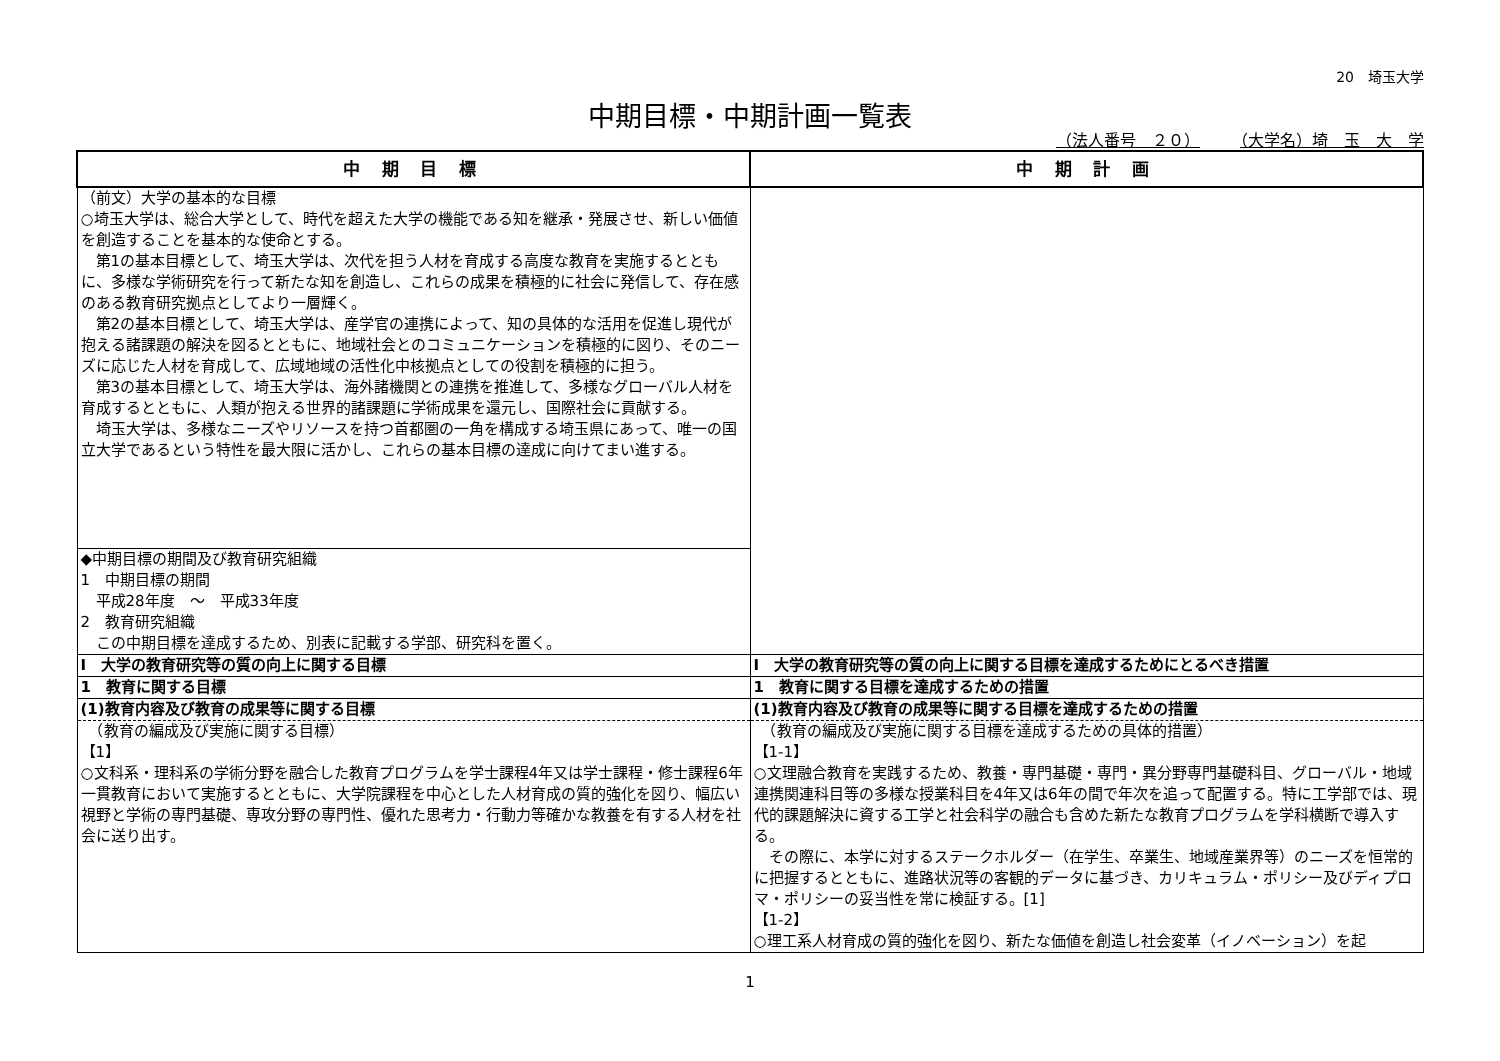20　埼玉大学
中期目標・中期計画一覧表
（法人番号　２０） （大学名）埼　玉　大　学
| 中 期 目 標 | 中 期 計 画 |
| --- | --- |
| （前文）大学の基本的な目標 ○埼玉大学は、総合大学として、時代を超えた大学の機能である知を継承・発展させ、新しい価値を創造することを基本的な使命とする。 第1の基本目標として、埼玉大学は、次代を担う人材を育成する高度な教育を実施するとともに、多様な学術研究を行って新たな知を創造し、これらの成果を積極的に社会に発信して、存在感のある教育研究拠点としてより一層輝く。 第2の基本目標として、埼玉大学は、産学官の連携によって、知の具体的な活用を促進し現代が抱える諸課題の解決を図るとともに、地域社会とのコミュニケーションを積極的に図り、そのニーズに応じた人材を育成して、広域地域の活性化中核拠点としての役割を積極的に担う。 第3の基本目標として、埼玉大学は、海外諸機関との連携を推進して、多様なグローバル人材を育成するとともに、人類が抱える世界的諸課題に学術成果を還元し、国際社会に貢献する。 埼玉大学は、多様なニーズやリソースを持つ首都圏の一角を構成する埼玉県にあって、唯一の国立大学であるという特性を最大限に活かし、これらの基本目標の達成に向けてまい進する。 | |
| ◆中期目標の期間及び教育研究組織 1 中期目標の期間 平成28年度 ～ 平成33年度 2 教育研究組織 この中期目標を達成するため、別表に記載する学部、研究科を置く。 | |
| Ⅰ 大学の教育研究等の質の向上に関する目標 | Ⅰ 大学の教育研究等の質の向上に関する目標を達成するためにとるべき措置 |
| 1 教育に関する目標 | 1 教育に関する目標を達成するための措置 |
| (1)教育内容及び教育の成果等に関する目標 | (1)教育内容及び教育の成果等に関する目標を達成するための措置 |
| （教育の編成及び実施に関する目標） 【1】 ○文科系・理科系の学術分野を融合した教育プログラムを学士課程4年又は学士課程・修士課程6年一貫教育において実施するとともに、大学院課程を中心とした人材育成の質的強化を図り、幅広い視野と学術の専門基礎、専攻分野の専門性、優れた思考力・行動力等確かな教養を有する人材を社会に送り出す。 | （教育の編成及び実施に関する目標を達成するための具体的措置） 【1-1】 ○文理融合教育を実践するため、教養・専門基礎・専門・異分野専門基礎科目、グローバル・地域連携関連科目等の多様な授業科目を4年又は6年の間で年次を追って配置する。特に工学部では、現代的課題解決に資する工学と社会科学の融合も含めた新たな教育プログラムを学科横断で導入する。 その際に、本学に対するステークホルダー（在学生、卒業生、地域産業界等）のニーズを恒常的に把握するとともに、進路状況等の客観的データに基づき、カリキュラム・ポリシー及びディプロマ・ポリシーの妥当性を常に検証する。[1] 【1-2】 ○理工系人材育成の質的強化を図り、新たな価値を創造し社会変革（イノベーション）を起 |
1